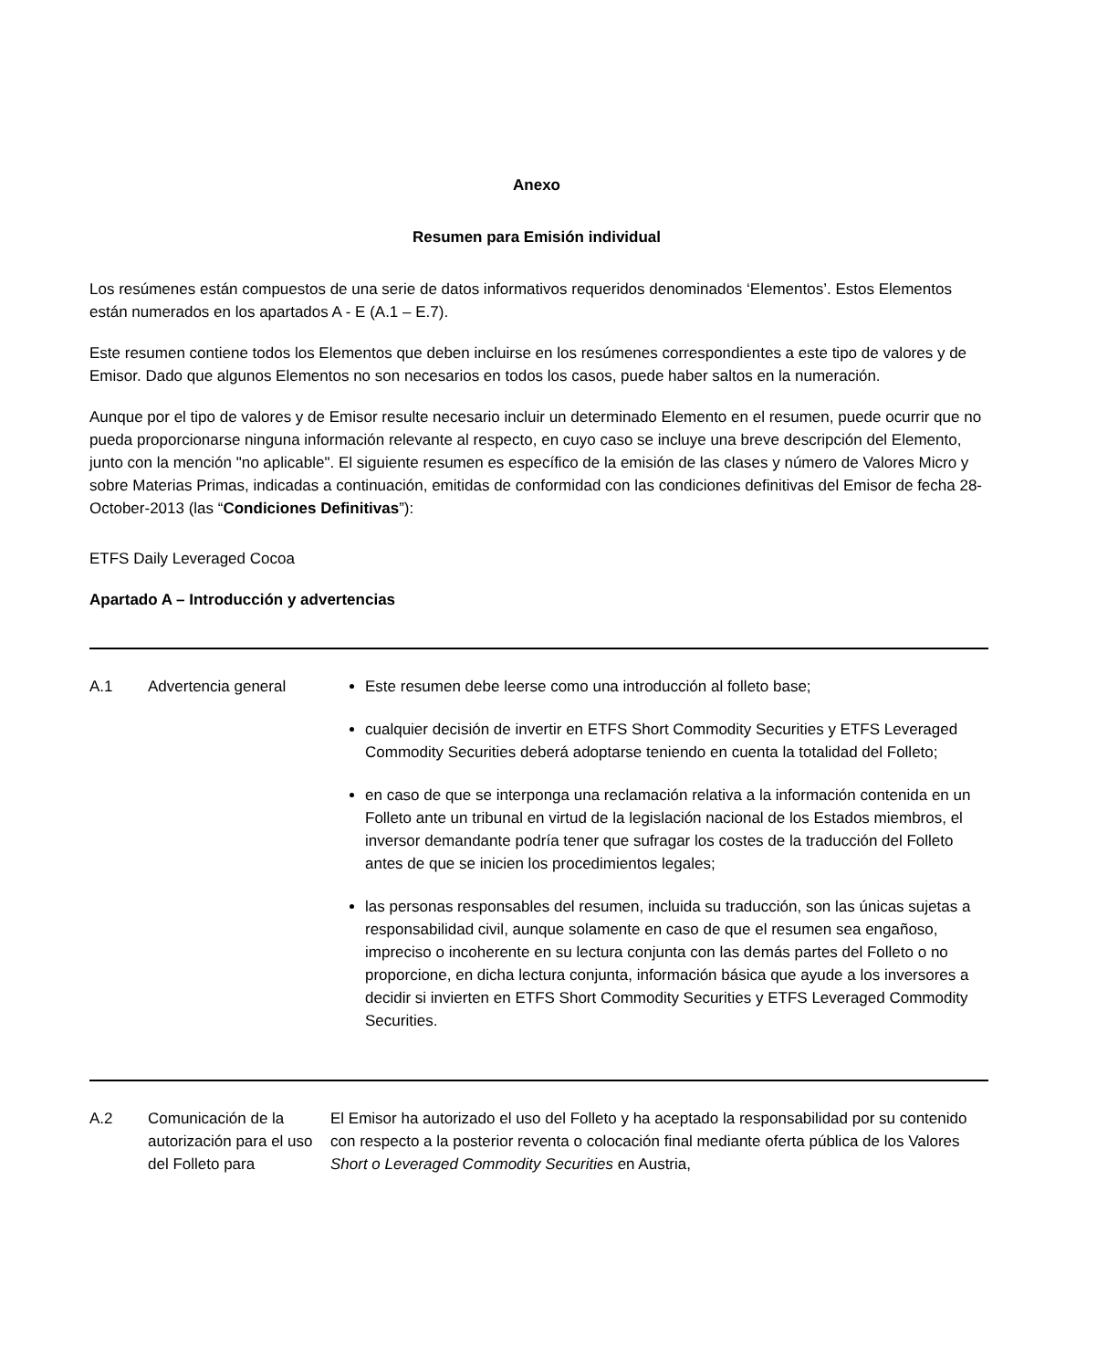Anexo
Resumen para Emisión individual
Los resúmenes están compuestos de una serie de datos informativos requeridos denominados ‘Elementos’. Estos Elementos están numerados en los apartados A - E (A.1 – E.7).
Este resumen contiene todos los Elementos que deben incluirse en los resúmenes correspondientes a este tipo de valores y de Emisor. Dado que algunos Elementos no son necesarios en todos los casos, puede haber saltos en la numeración.
Aunque por el tipo de valores y de Emisor resulte necesario incluir un determinado Elemento en el resumen, puede ocurrir que no pueda proporcionarse ninguna información relevante al respecto, en cuyo caso se incluye una breve descripción del Elemento, junto con la mención "no aplicable". El siguiente resumen es específico de la emisión de las clases y número de Valores Micro y sobre Materias Primas, indicadas a continuación, emitidas de conformidad con las condiciones definitivas del Emisor de fecha 28-October-2013 (las “Condiciones Definitivas”):
ETFS Daily Leveraged Cocoa
Apartado A – Introducción y advertencias
| A.1 | Advertencia general | Este resumen debe leerse como una introducción al folleto base; cualquier decisión de invertir en ETFS Short Commodity Securities y ETFS Leveraged Commodity Securities deberá adoptarse teniendo en cuenta la totalidad del Folleto; en caso de que se interponga una reclamación relativa a la información contenida en un Folleto ante un tribunal en virtud de la legislación nacional de los Estados miembros, el inversor demandante podría tener que sufragar los costes de la traducción del Folleto antes de que se inicien los procedimientos legales; las personas responsables del resumen, incluida su traducción, son las únicas sujetas a responsabilidad civil, aunque solamente en caso de que el resumen sea engañoso, impreciso o incoherente en su lectura conjunta con las demás partes del Folleto o no proporcione, en dicha lectura conjunta, información básica que ayude a los inversores a decidir si invierten en ETFS Short Commodity Securities y ETFS Leveraged Commodity Securities. |
| A.2 | Comunicación de la autorización para el uso del Folleto para | El Emisor ha autorizado el uso del Folleto y ha aceptado la responsabilidad por su contenido con respecto a la posterior reventa o colocación final mediante oferta pública de los Valores Short o Leveraged Commodity Securities en Austria, |